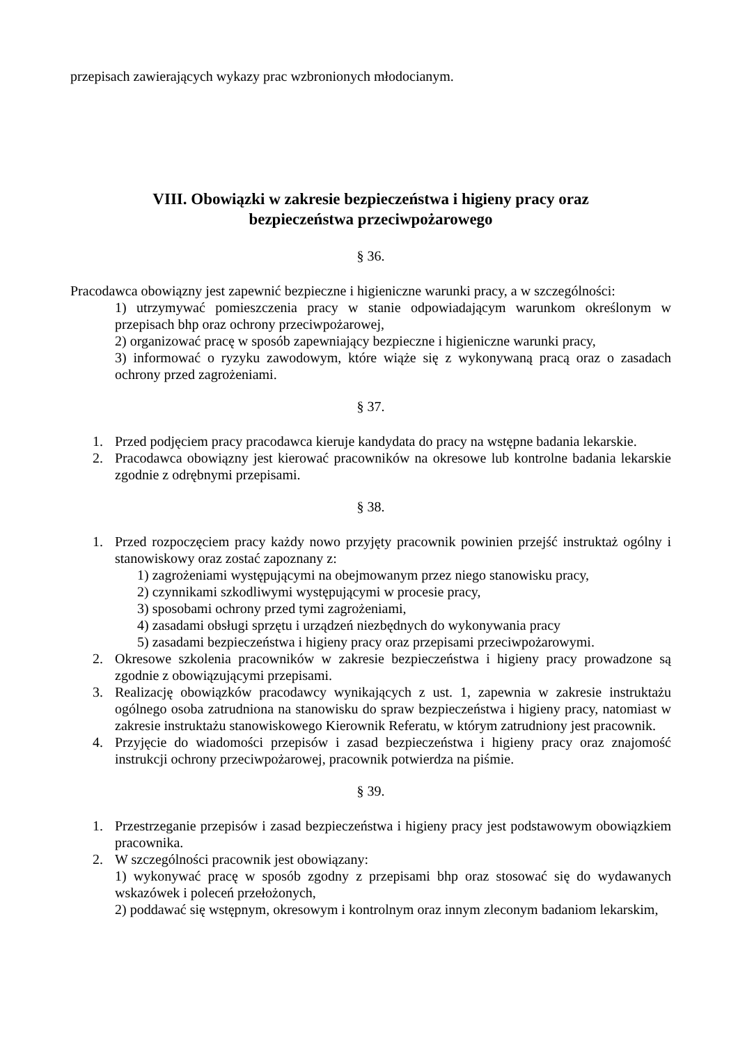przepisach zawierających wykazy prac wzbronionych młodocianym.
VIII. Obowiązki w zakresie bezpieczeństwa i higieny pracy oraz
bezpieczeństwa przeciwpożarowego
§ 36.
Pracodawca obowiązny jest zapewnić bezpieczne i higieniczne warunki pracy, a w szczególności:
1) utrzymywać pomieszczenia pracy w stanie odpowiadającym warunkom określonym w przepisach bhp oraz ochrony przeciwpożarowej,
2) organizować pracę w sposób zapewniający bezpieczne i higieniczne warunki pracy,
3) informować o ryzyku zawodowym, które wiąże się z wykonywaną pracą oraz o zasadach ochrony przed zagrożeniami.
§ 37.
1. Przed podjęciem pracy pracodawca kieruje kandydata do pracy na wstępne badania lekarskie.
2. Pracodawca obowiązny jest kierować pracowników na okresowe lub kontrolne badania lekarskie zgodnie z odrębnymi przepisami.
§ 38.
1. Przed rozpoczęciem pracy każdy nowo przyjęty pracownik powinien przejść instruktaż ogólny i stanowiskowy oraz zostać zapoznany z:
1) zagrożeniami występującymi na obejmowanym przez niego stanowisku pracy,
2) czynnikami szkodliwymi występującymi w procesie pracy,
3) sposobami ochrony przed tymi zagrożeniami,
4) zasadami obsługi sprzętu i urządzeń niezbędnych do wykonywania pracy
5) zasadami bezpieczeństwa i higieny pracy oraz przepisami przeciwpożarowymi.
2. Okresowe szkolenia pracowników w zakresie bezpieczeństwa i higieny pracy prowadzone są zgodnie z obowiązującymi przepisami.
3. Realizację obowiązków pracodawcy wynikających z ust. 1, zapewnia w zakresie instruktażu ogólnego osoba zatrudniona na stanowisku do spraw bezpieczeństwa i higieny pracy, natomiast w zakresie instruktażu stanowiskowego Kierownik Referatu, w którym zatrudniony jest pracownik.
4. Przyjęcie do wiadomości przepisów i zasad bezpieczeństwa i higieny pracy oraz znajomość instrukcji ochrony przeciwpożarowej, pracownik potwierdza na piśmie.
§ 39.
1. Przestrzeganie przepisów i zasad bezpieczeństwa i higieny pracy jest podstawowym obowiązkiem pracownika.
2. W szczególności pracownik jest obowiązany:
1) wykonywać pracę w sposób zgodny z przepisami bhp oraz stosować się do wydawanych wskazówek i poleceń przełożonych,
2) poddawać się wstępnym, okresowym i kontrolnym oraz innym zleconym badaniom lekarskim,